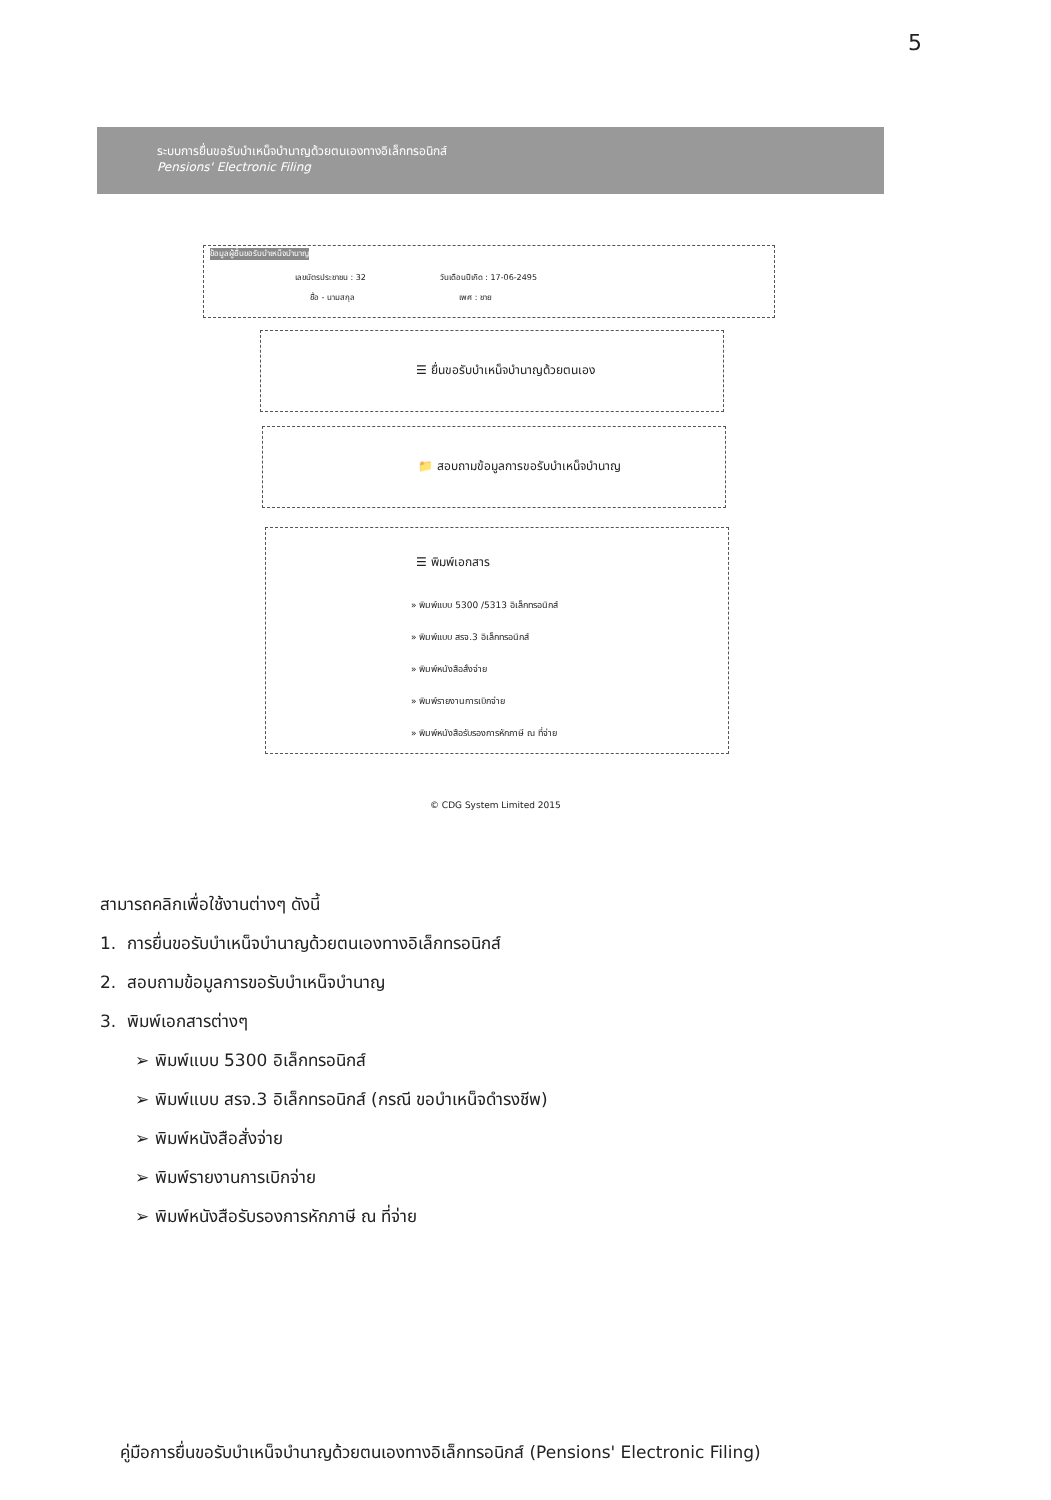5
ระบบการยื่นขอรับบำเหน็จบำนาญด้วยตนเองทางอิเล็กทรอนิกส์
Pensions' Electronic Filing
ข้อมูลผู้ยื่นขอรับบำเหน็จบำนาญ
เลขบัตรประชาชน : 32 วันเดือนปีเกิด : 17-06-2495
ชื่อ - นามสกุล เพศ : ชาย
☰ ยื่นขอรับบำเหน็จบำนาญด้วยตนเอง
📁 สอบถามข้อมูลการขอรับบำเหน็จบำนาญ
☰ พิมพ์เอกสาร
» พิมพ์แบบ 5300 /5313 อิเล็กทรอนิกส์
» พิมพ์แบบ สรจ.3 อิเล็กทรอนิกส์
» พิมพ์หนังสือสั่งจ่าย
» พิมพ์รายงานการเบิกจ่าย
» พิมพ์หนังสือรับรองการหักภาษี ณ ที่จ่าย
© CDG System Limited 2015
สามารถคลิกเพื่อใช้งานต่างๆ ดังนี้
1. การยื่นขอรับบำเหน็จบำนาญด้วยตนเองทางอิเล็กทรอนิกส์
2. สอบถามข้อมูลการขอรับบำเหน็จบำนาญ
3. พิมพ์เอกสารต่างๆ
➢ พิมพ์แบบ 5300 อิเล็กทรอนิกส์
➢ พิมพ์แบบ สรจ.3 อิเล็กทรอนิกส์ (กรณี ขอบำเหน็จดำรงชีพ)
➢ พิมพ์หนังสือสั่งจ่าย
➢ พิมพ์รายงานการเบิกจ่าย
➢ พิมพ์หนังสือรับรองการหักภาษี ณ ที่จ่าย
คู่มือการยื่นขอรับบำเหน็จบำนาญด้วยตนเองทางอิเล็กทรอนิกส์ (Pensions' Electronic Filing)